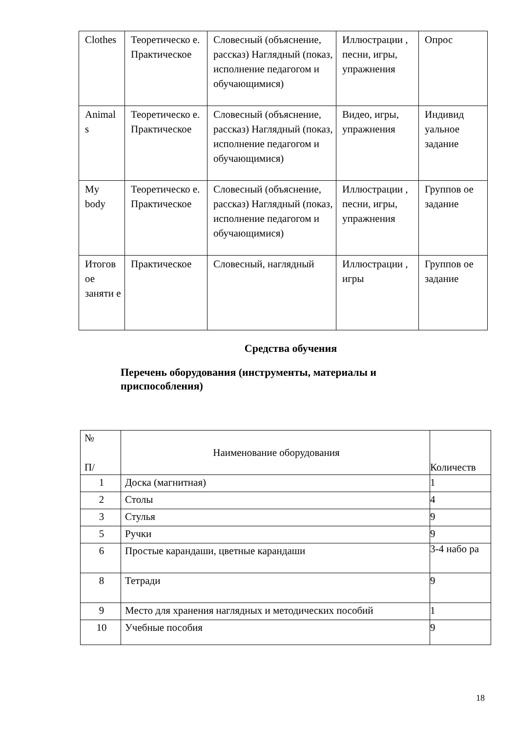| Clothes | Теоретическо е. Практическое | Словесный (объяснение, рассказ) Наглядный (показ, исполнение педагогом и обучающимися) | Иллюстрации , песни, игры, упражнения | Опрос |
| Animal s | Теоретическо е. Практическое | Словесный (объяснение, рассказ) Наглядный (показ, исполнение педагогом и обучающимися) | Видео, игры, упражнения | Индивид уальное задание |
| My body | Теоретическо е. Практическое | Словесный (объяснение, рассказ) Наглядный (показ, исполнение педагогом и обучающимися) | Иллюстрации , песни, игры, упражнения | Группов ое задание |
| Итогов ое заняти е | Практическое | Словесный, наглядный | Иллюстрации , игры | Группов ое задание |
Средства обучения
Перечень оборудования (инструменты, материалы и приспособления)
| № П/ | Наименование оборудования | Количеств |
| --- | --- | --- |
| 1 | Доска (магнитная) | 1 |
| 2 | Столы | 4 |
| 3 | Стулья | 9 |
| 5 | Ручки | 9 |
| 6 | Простые карандаши, цветные карандаши | 3-4 набо ра |
| 8 | Тетради | 9 |
| 9 | Место для хранения наглядных и методических пособий | 1 |
| 10 | Учебные пособия | 9 |
18